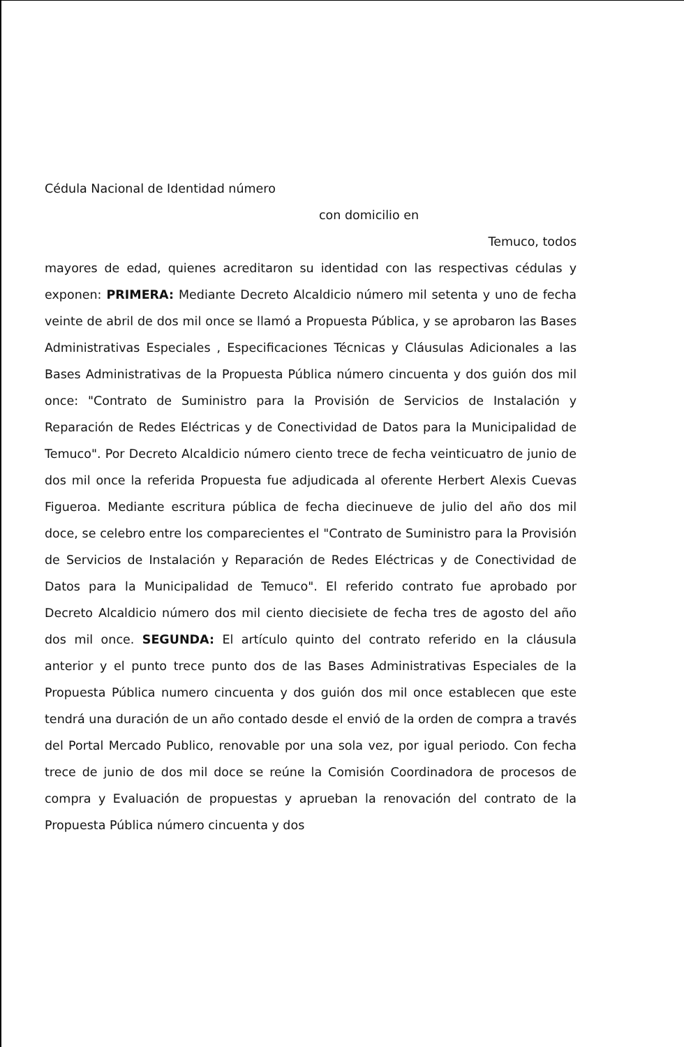Cédula Nacional de Identidad número
con domicilio en
Temuco, todos
mayores de edad, quienes acreditaron su identidad con las respectivas cédulas y exponen: PRIMERA: Mediante Decreto Alcaldicio número mil setenta y uno de fecha veinte de abril de dos mil once se llamó a Propuesta Pública, y se aprobaron las Bases Administrativas Especiales , Especificaciones Técnicas y Cláusulas Adicionales a las Bases Administrativas de la Propuesta Pública número cincuenta y dos guión dos mil once: "Contrato de Suministro para la Provisión de Servicios de Instalación y Reparación de Redes Eléctricas y de Conectividad de Datos para la Municipalidad de Temuco". Por Decreto Alcaldicio número ciento trece de fecha veinticuatro de junio de dos mil once la referida Propuesta fue adjudicada al oferente Herbert Alexis Cuevas Figueroa. Mediante escritura pública de fecha diecinueve de julio del año dos mil doce, se celebro entre los comparecientes el "Contrato de Suministro para la Provisión de Servicios de Instalación y Reparación de Redes Eléctricas y de Conectividad de Datos para la Municipalidad de Temuco". El referido contrato fue aprobado por Decreto Alcaldicio número dos mil ciento diecisiete de fecha tres de agosto del año dos mil once. SEGUNDA: El artículo quinto del contrato referido en la cláusula anterior y el punto trece punto dos de las Bases Administrativas Especiales de la Propuesta Pública numero cincuenta y dos guión dos mil once establecen que este tendrá una duración de un año contado desde el envió de la orden de compra a través del Portal Mercado Publico, renovable por una sola vez, por igual periodo. Con fecha trece de junio de dos mil doce se reúne la Comisión Coordinadora de procesos de compra y Evaluación de propuestas y aprueban la renovación del contrato de la Propuesta Pública número cincuenta y dos